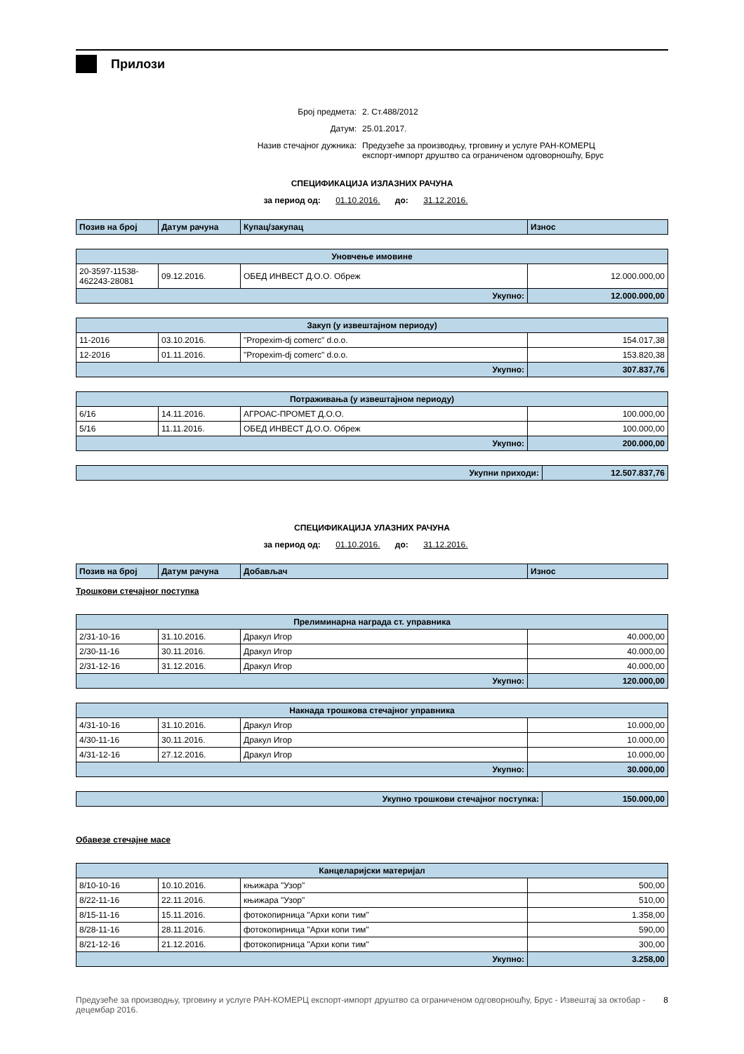Прилози
Број предмета: 2. Ст.488/2012
Датум: 25.01.2017.
Назив стечајног дужника: Предузеће за производњу, трговину и услуге РАН-КОМЕРЦ експорт-импорт друштво са ограниченом одговорношћу, Брус
СПЕЦИФИКАЦИЈА ИЗЛАЗНИХ РАЧУНА
за период од: 01.10.2016. до: 31.12.2016.
| Позив на број | Датум рачуна | Купац/закупац | Износ |
| --- | --- | --- | --- |
| Уновчење имовине | | | |
| 20-3597-11538-462243-28081 | 09.12.2016. | ОБЕД ИНВЕСТ Д.О.О. Обреж | 12.000.000,00 |
| Укупно: | | | 12.000.000,00 |
| Закуп (у извештајном периоду) | | | |
| 11-2016 | 03.10.2016. | "Propexim-dj comerc" d.o.o. | 154.017,38 |
| 12-2016 | 01.11.2016. | "Propexim-dj comerc" d.o.o. | 153.820,38 |
| Укупно: | | | 307.837,76 |
| Потраживања (у извештајном периоду) | | | |
| 6/16 | 14.11.2016. | АГРОАС-ПРОМЕТ Д.О.О. | 100.000,00 |
| 5/16 | 11.11.2016. | ОБЕД ИНВЕСТ Д.О.О. Обреж | 100.000,00 |
| Укупно: | | | 200.000,00 |
| Укупни приходи: | 12.507.837,76 |
СПЕЦИФИКАЦИЈА УЛАЗНИХ РАЧУНА
за период од: 01.10.2016. до: 31.12.2016.
| Позив на број | Датум рачуна | Добављач | Износ |
| --- | --- | --- | --- |
Трошкови стечајног поступка
| Прелиминарна награда ст. управника | | | |
| 2/31-10-16 | 31.10.2016. | Дракул Игор | 40.000,00 |
| 2/30-11-16 | 30.11.2016. | Дракул Игор | 40.000,00 |
| 2/31-12-16 | 31.12.2016. | Дракул Игор | 40.000,00 |
| Укупно: | | | 120.000,00 |
| Накнада трошкова стечајног управника | | | |
| 4/31-10-16 | 31.10.2016. | Дракул Игор | 10.000,00 |
| 4/30-11-16 | 30.11.2016. | Дракул Игор | 10.000,00 |
| 4/31-12-16 | 27.12.2016. | Дракул Игор | 10.000,00 |
| Укупно: | | | 30.000,00 |
| Укупно трошкови стечајног поступка: | 150.000,00 |
Обавезе стечајне масе
| Канцеларијски материјал | | | |
| 8/10-10-16 | 10.10.2016. | књижара "Узор" | 500,00 |
| 8/22-11-16 | 22.11.2016. | књижара "Узор" | 510,00 |
| 8/15-11-16 | 15.11.2016. | фотокопирница "Архи копи тим" | 1.358,00 |
| 8/28-11-16 | 28.11.2016. | фотокопирница "Архи копи тим" | 590,00 |
| 8/21-12-16 | 21.12.2016. | фотокопирница "Архи копи тим" | 300,00 |
| Укупно: | | | 3.258,00 |
Предузеће за производњу, трговину и услуге РАН-КОМЕРЦ експорт-импорт друштво са ограниченом одговорношћу, Брус - Извештај за октобар - децембар 2016. 8